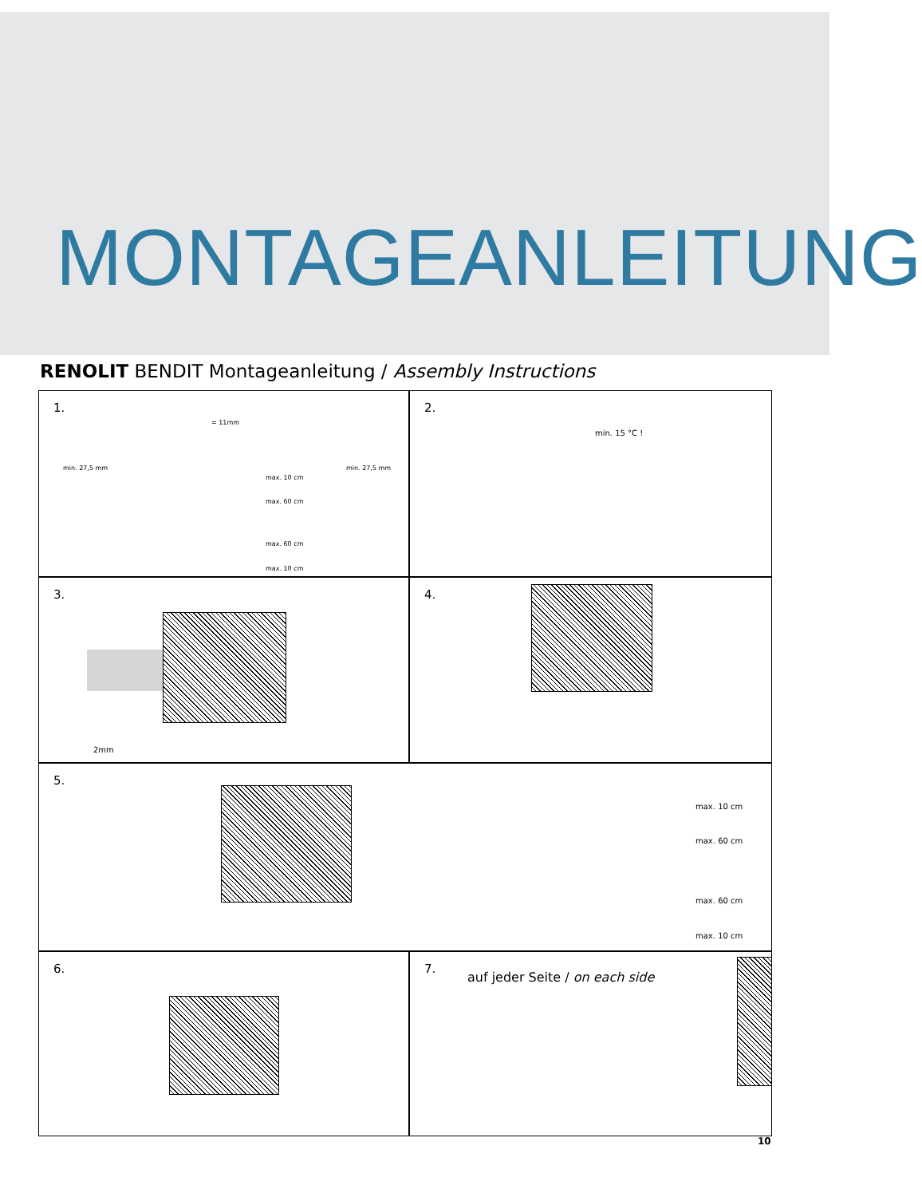MONTAGEANLEITUNG
RENOLIT BENDIT Montageanleitung / Assembly Instructions
1.
= 11mm
min. 27,5 mm min. 27,5 mm
max. 10 cm
max. 60 cm
max. 60 cm
max. 10 cm
2.
min. 15 °C !
3.
2mm
4.
5.
max. 10 cm
max. 60 cm
max. 60 cm
max. 10 cm
6.
7.
auf jeder Seite / on each side
10